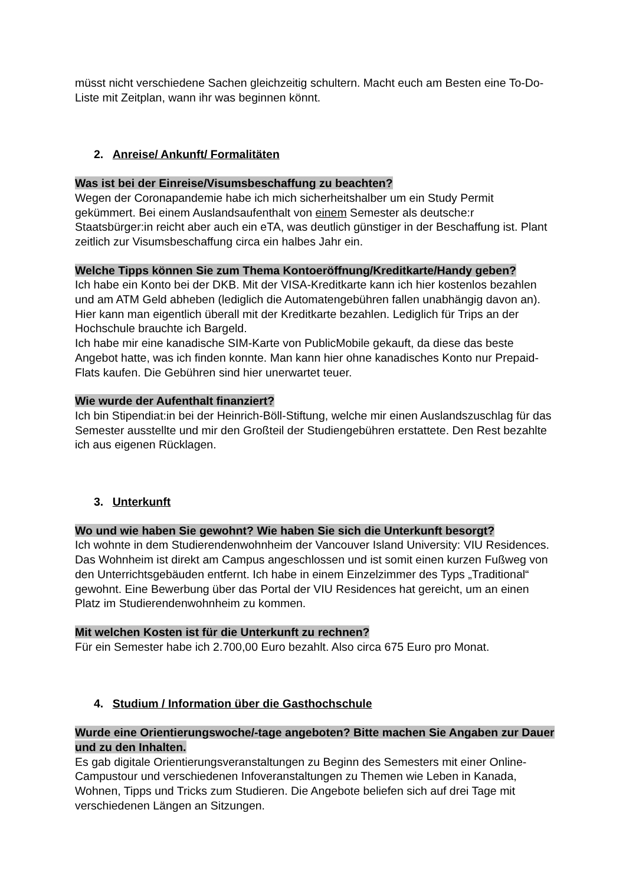müsst nicht verschiedene Sachen gleichzeitig schultern. Macht euch am Besten eine To-Do-Liste mit Zeitplan, wann ihr was beginnen könnt.
2. Anreise/ Ankunft/ Formalitäten
Was ist bei der Einreise/Visumsbeschaffung zu beachten?
Wegen der Coronapandemie habe ich mich sicherheitshalber um ein Study Permit gekümmert. Bei einem Auslandsaufenthalt von einem Semester als deutsche:r Staatsbürger:in reicht aber auch ein eTA, was deutlich günstiger in der Beschaffung ist. Plant zeitlich zur Visumsbeschaffung circa ein halbes Jahr ein.
Welche Tipps können Sie zum Thema Kontoeröffnung/Kreditkarte/Handy geben?
Ich habe ein Konto bei der DKB. Mit der VISA-Kreditkarte kann ich hier kostenlos bezahlen und am ATM Geld abheben (lediglich die Automatengebühren fallen unabhängig davon an). Hier kann man eigentlich überall mit der Kreditkarte bezahlen. Lediglich für Trips an der Hochschule brauchte ich Bargeld.
Ich habe mir eine kanadische SIM-Karte von PublicMobile gekauft, da diese das beste Angebot hatte, was ich finden konnte. Man kann hier ohne kanadisches Konto nur Prepaid-Flats kaufen. Die Gebühren sind hier unerwartet teuer.
Wie wurde der Aufenthalt finanziert?
Ich bin Stipendiat:in bei der Heinrich-Böll-Stiftung, welche mir einen Auslandszuschlag für das Semester ausstellte und mir den Großteil der Studiengebühren erstattete. Den Rest bezahlte ich aus eigenen Rücklagen.
3. Unterkunft
Wo und wie haben Sie gewohnt? Wie haben Sie sich die Unterkunft besorgt?
Ich wohnte in dem Studierendenwohnheim der Vancouver Island University: VIU Residences. Das Wohnheim ist direkt am Campus angeschlossen und ist somit einen kurzen Fußweg von den Unterrichtsgebäuden entfernt. Ich habe in einem Einzelzimmer des Typs „Traditional“ gewohnt. Eine Bewerbung über das Portal der VIU Residences hat gereicht, um an einen Platz im Studierendenwohnheim zu kommen.
Mit welchen Kosten ist für die Unterkunft zu rechnen?
Für ein Semester habe ich 2.700,00 Euro bezahlt. Also circa 675 Euro pro Monat.
4. Studium / Information über die Gasthochschule
Wurde eine Orientierungswoche/-tage angeboten? Bitte machen Sie Angaben zur Dauer und zu den Inhalten.
Es gab digitale Orientierungsveranstaltungen zu Beginn des Semesters mit einer Online-Campustour und verschiedenen Infoveranstaltungen zu Themen wie Leben in Kanada, Wohnen, Tipps und Tricks zum Studieren. Die Angebote beliefen sich auf drei Tage mit verschiedenen Längen an Sitzungen.